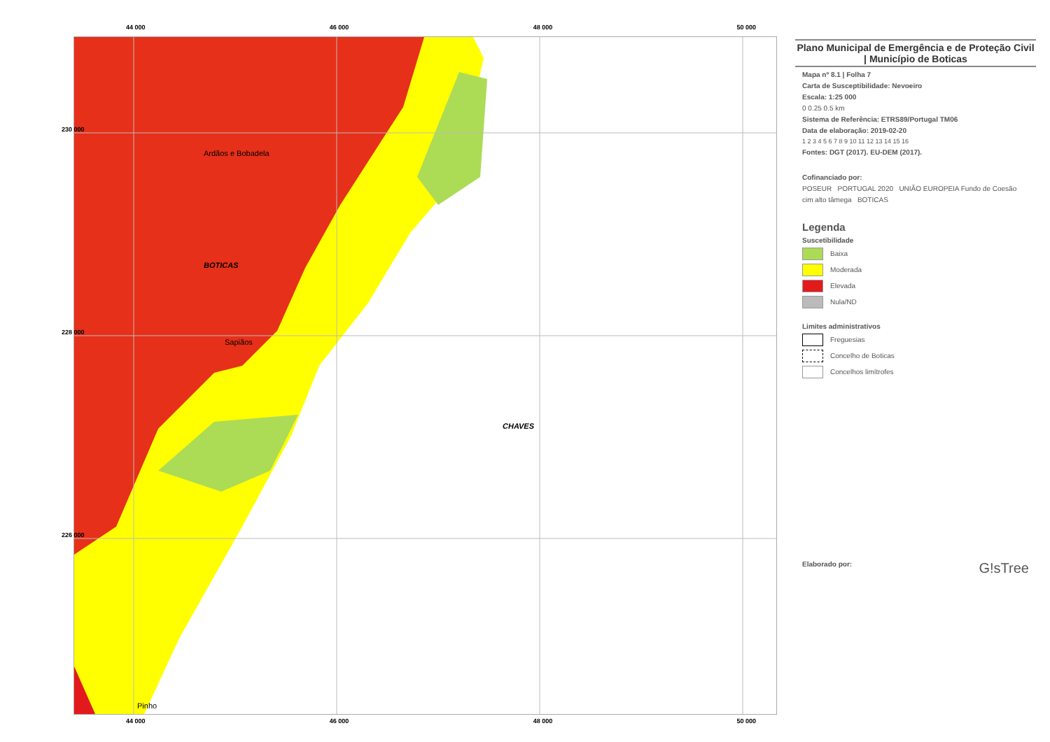44 000 46 000 48 000 50 000
Ardãos e Bobadela
BOTICAS
Sapiãos
CHAVES
Pinho
44 000 46 000 48 000 50 000
230 000
228 000
226 000
Plano Municipal de Emergência e de Proteção Civil | Município de Boticas
Mapa nº 8.1 | Folha 7
Carta de Susceptibilidade: Nevoeiro
Escala: 1:25 000
0 0.25 0.5 km
Sistema de Referência: ETRS89/Portugal TM06
Data de elaboração: 2019-02-20
1 2 3 4 5 6 7 8 9 10 11 12 13 14 15 16
Fontes: DGT (2017). EU-DEM (2017).
Cofinanciado por:
POSEUR PORTUGAL 2020 UNIÃO EUROPEIA Fundo de Coesão
cim alto tâmega BOTICAS
Legenda
Suscetibilidade
Baixa
Moderada
Elevada
Nula/ND
Limites administrativos
Freguesias
Concelho de Boticas
Concelhos limítrofes
Elaborado por: G!sTree